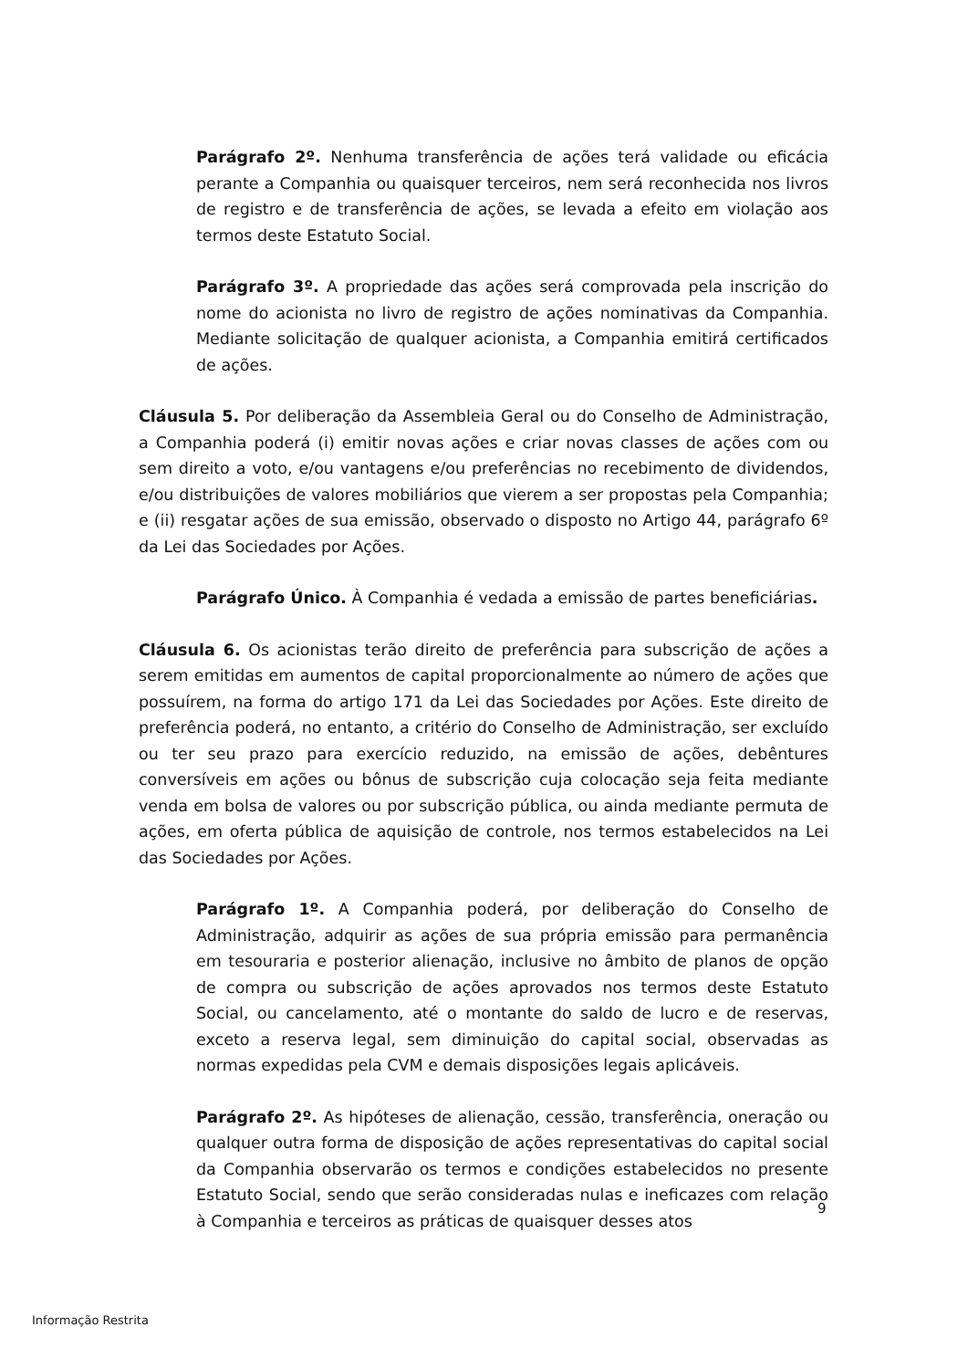Parágrafo 2º. Nenhuma transferência de ações terá validade ou eficácia perante a Companhia ou quaisquer terceiros, nem será reconhecida nos livros de registro e de transferência de ações, se levada a efeito em violação aos termos deste Estatuto Social.
Parágrafo 3º. A propriedade das ações será comprovada pela inscrição do nome do acionista no livro de registro de ações nominativas da Companhia. Mediante solicitação de qualquer acionista, a Companhia emitirá certificados de ações.
Cláusula 5. Por deliberação da Assembleia Geral ou do Conselho de Administração, a Companhia poderá (i) emitir novas ações e criar novas classes de ações com ou sem direito a voto, e/ou vantagens e/ou preferências no recebimento de dividendos, e/ou distribuições de valores mobiliários que vierem a ser propostas pela Companhia; e (ii) resgatar ações de sua emissão, observado o disposto no Artigo 44, parágrafo 6º da Lei das Sociedades por Ações.
Parágrafo Único. À Companhia é vedada a emissão de partes beneficiárias.
Cláusula 6. Os acionistas terão direito de preferência para subscrição de ações a serem emitidas em aumentos de capital proporcionalmente ao número de ações que possuírem, na forma do artigo 171 da Lei das Sociedades por Ações. Este direito de preferência poderá, no entanto, a critério do Conselho de Administração, ser excluído ou ter seu prazo para exercício reduzido, na emissão de ações, debêntures conversíveis em ações ou bônus de subscrição cuja colocação seja feita mediante venda em bolsa de valores ou por subscrição pública, ou ainda mediante permuta de ações, em oferta pública de aquisição de controle, nos termos estabelecidos na Lei das Sociedades por Ações.
Parágrafo 1º. A Companhia poderá, por deliberação do Conselho de Administração, adquirir as ações de sua própria emissão para permanência em tesouraria e posterior alienação, inclusive no âmbito de planos de opção de compra ou subscrição de ações aprovados nos termos deste Estatuto Social, ou cancelamento, até o montante do saldo de lucro e de reservas, exceto a reserva legal, sem diminuição do capital social, observadas as normas expedidas pela CVM e demais disposições legais aplicáveis.
Parágrafo 2º. As hipóteses de alienação, cessão, transferência, oneração ou qualquer outra forma de disposição de ações representativas do capital social da Companhia observarão os termos e condições estabelecidos no presente Estatuto Social, sendo que serão consideradas nulas e ineficazes com relação à Companhia e terceiros as práticas de quaisquer desses atos
9
Informação Restrita